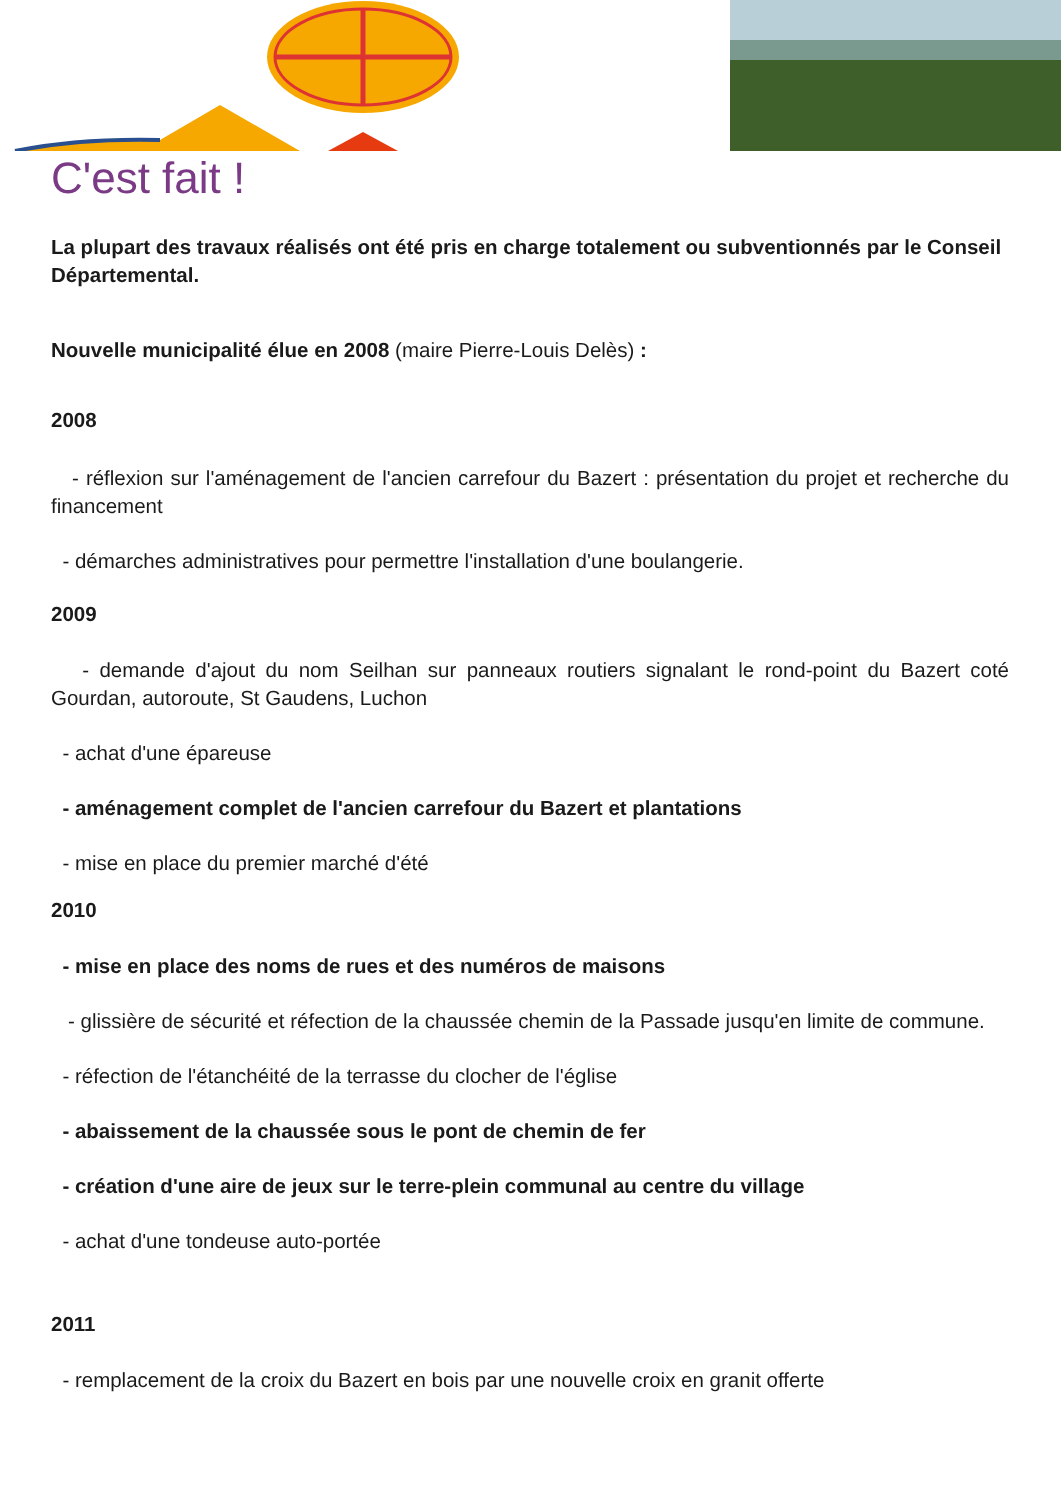C'est fait !
La plupart des travaux réalisés ont été pris en charge totalement ou subventionnés par le Conseil Départemental.
Nouvelle municipalité élue en 2008 (maire Pierre-Louis Delès) :
2008
- réflexion sur l'aménagement de l'ancien carrefour du Bazert : présentation du projet et recherche du financement
- démarches administratives pour permettre l'installation d'une boulangerie.
2009
- demande d'ajout du nom Seilhan sur panneaux routiers signalant le rond-point du Bazert coté Gourdan, autoroute, St Gaudens, Luchon
- achat d'une épareuse
- aménagement complet de l'ancien carrefour du Bazert et plantations
- mise en place du premier marché d'été
2010
- mise en place des noms de rues et des numéros de maisons
- glissière de sécurité et réfection de la chaussée chemin de la Passade jusqu'en limite de commune.
- réfection de l'étanchéité de la terrasse du clocher de l'église
- abaissement de la chaussée sous le pont de chemin de fer
- création d'une aire de jeux sur le terre-plein communal au centre du village
- achat d'une tondeuse auto-portée
2011
- remplacement de la croix du Bazert en bois par une nouvelle croix en granit offerte